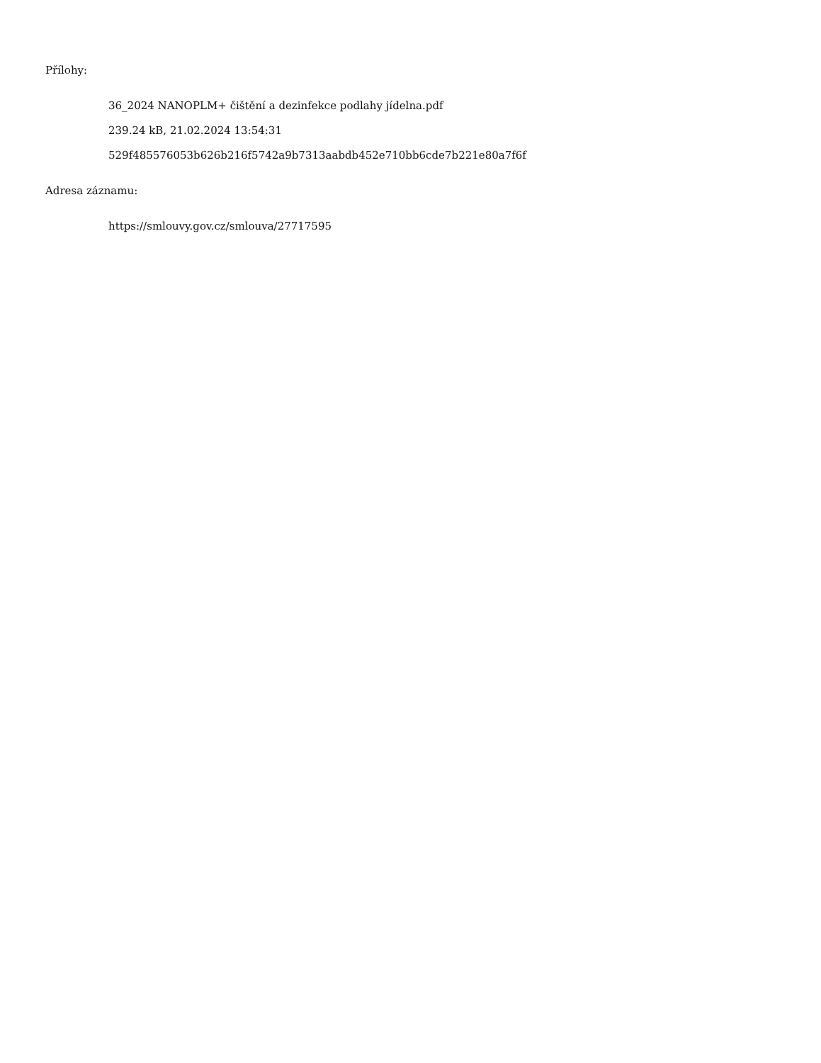Přílohy:
36_2024 NANOPLM+ čištění a dezinfekce podlahy jídelna.pdf
239.24 kB, 21.02.2024 13:54:31
529f485576053b626b216f5742a9b7313aabdb452e710bb6cde7b221e80a7f6f
Adresa záznamu:
https://smlouvy.gov.cz/smlouva/27717595